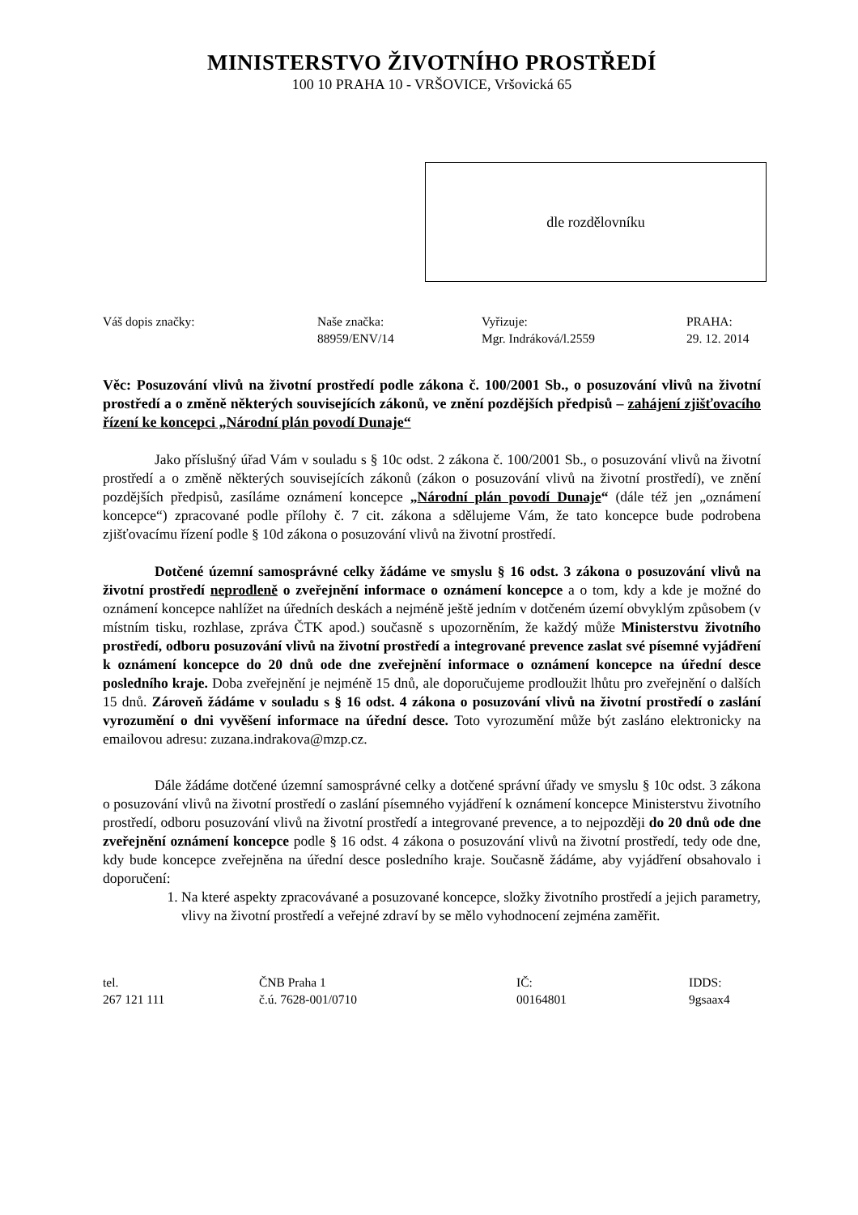MINISTERSTVO ŽIVOTNÍHO PROSTŘEDÍ
100 10 PRAHA 10 - VRŠOVICE, Vršovická 65
dle rozdělovníku
Váš dopis značky: Naše značka:
88959/ENV/14
Vyřizuje:
Mgr. Indráková/l.2559
PRAHA:
29. 12. 2014
Věc: Posuzování vlivů na životní prostředí podle zákona č. 100/2001 Sb., o posuzování vlivů na životní prostředí a o změně některých souvisejících zákonů, ve znění pozdějších předpisů – zahájení zjišťovacího řízení ke koncepci „Národní plán povodí Dunaje“
Jako příslušný úřad Vám v souladu s § 10c odst. 2 zákona č. 100/2001 Sb., o posuzování vlivů na životní prostředí a o změně některých souvisejících zákonů (zákon o posuzování vlivů na životní prostředí), ve znění pozdějších předpisů, zasíláme oznámení koncepce „Národní plán povodí Dunaje“ (dále též jen „oznámení koncepce“) zpracované podle přílohy č. 7 cit. zákona a sdělujeme Vám, že tato koncepce bude podrobena zjišťovacímu řízení podle § 10d zákona o posuzování vlivů na životní prostředí.
Dotčené územní samosprávné celky žádáme ve smyslu § 16 odst. 3 zákona o posuzování vlivů na životní prostředí neprodleně o zveřejnění informace o oznámení koncepce a o tom, kdy a kde je možné do oznámení koncepce nahlížet na úředních deskách a nejméně ještě jedním v dotčeném území obvyklým způsobem (v místním tisku, rozhlase, zpráva ČTK apod.) současně s upozorněním, že každý může Ministerstvu životního prostředí, odboru posuzování vlivů na životní prostředí a integrované prevence zaslat své písemné vyjádření k oznámení koncepce do 20 dnů ode dne zveřejnění informace o oznámení koncepce na úřední desce posledního kraje. Doba zveřejnění je nejméně 15 dnů, ale doporučujeme prodloužit lhůtu pro zveřejnění o dalších 15 dnů. Zároveň žádáme v souladu s § 16 odst. 4 zákona o posuzování vlivů na životní prostředí o zaslání vyrozumění o dni vyvěšení informace na úřední desce. Toto vyrozumění může být zasláno elektronicky na emailovou adresu: zuzana.indrakova@mzp.cz.
Dále žádáme dotčené územní samosprávné celky a dotčené správní úřady ve smyslu § 10c odst. 3 zákona o posuzování vlivů na životní prostředí o zaslání písemného vyjádření k oznámení koncepce Ministerstvu životního prostředí, odboru posuzování vlivů na životní prostředí a integrované prevence, a to nejpozději do 20 dnů ode dne zveřejnění oznámení koncepce podle § 16 odst. 4 zákona o posuzování vlivů na životní prostředí, tedy ode dne, kdy bude koncepce zveřejněna na úřední desce posledního kraje. Současně žádáme, aby vyjádření obsahovalo i doporučení:
1. Na které aspekty zpracovávané a posuzované koncepce, složky životního prostředí a jejich parametry, vlivy na životní prostředí a veřejné zdraví by se mělo vyhodnocení zejména zaměřit.
tel.
267 121 111
ČNB Praha 1
č.ú. 7628-001/0710
IČ:
00164801
IDDS:
9gsaax4